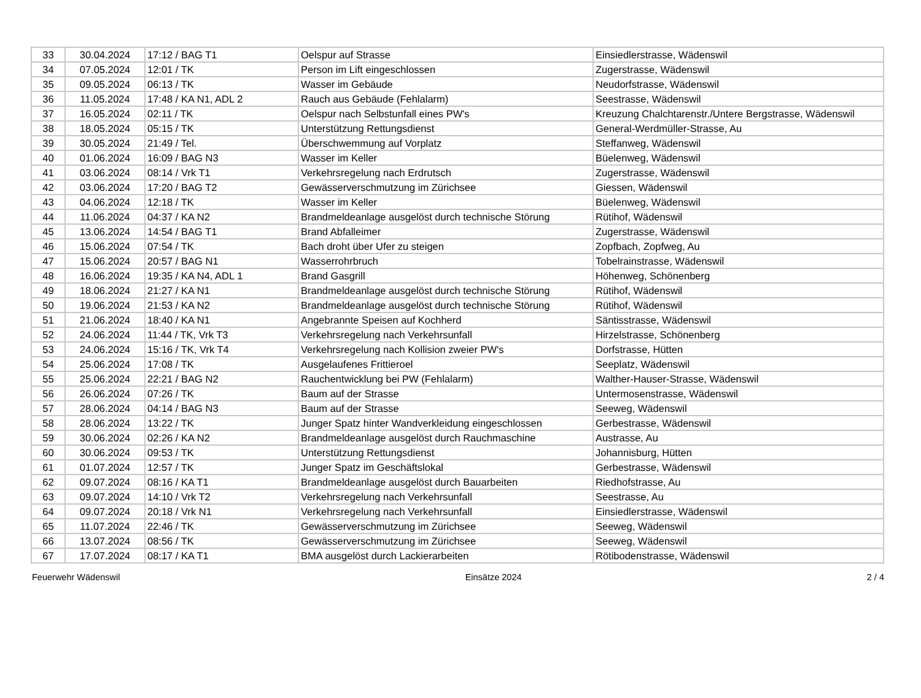| 33 | 30.04.2024 | 17:12 / BAG T1 | Oelspur auf Strasse | Einsiedlerstrasse, Wädenswil |
| 34 | 07.05.2024 | 12:01 / TK | Person im Lift eingeschlossen | Zugerstrasse, Wädenswil |
| 35 | 09.05.2024 | 06:13 / TK | Wasser im Gebäude | Neudorfstrasse, Wädenswil |
| 36 | 11.05.2024 | 17:48 / KA N1, ADL 2 | Rauch aus Gebäude (Fehlalarm) | Seestrasse, Wädenswil |
| 37 | 16.05.2024 | 02:11 / TK | Oelspur nach Selbstunfall eines PW's | Kreuzung Chalchtarenstr./Untere Bergstrasse, Wädenswil |
| 38 | 18.05.2024 | 05:15 / TK | Unterstützung Rettungsdienst | General-Werdmüller-Strasse, Au |
| 39 | 30.05.2024 | 21:49 / Tel. | Überschwemmung auf Vorplatz | Steffanweg, Wädenswil |
| 40 | 01.06.2024 | 16:09 / BAG N3 | Wasser im Keller | Büelenweg, Wädenswil |
| 41 | 03.06.2024 | 08:14 / Vrk T1 | Verkehrsregelung nach Erdrutsch | Zugerstrasse, Wädenswil |
| 42 | 03.06.2024 | 17:20 / BAG T2 | Gewässerverschmutzung im Zürichsee | Giessen, Wädenswil |
| 43 | 04.06.2024 | 12:18 / TK | Wasser im Keller | Büelenweg, Wädenswil |
| 44 | 11.06.2024 | 04:37 / KA N2 | Brandmeldeanlage ausgelöst durch technische Störung | Rütihof, Wädenswil |
| 45 | 13.06.2024 | 14:54 / BAG T1 | Brand Abfalleimer | Zugerstrasse, Wädenswil |
| 46 | 15.06.2024 | 07:54 / TK | Bach droht über Ufer zu steigen | Zopfbach, Zopfweg, Au |
| 47 | 15.06.2024 | 20:57 / BAG N1 | Wasserrohrbruch | Tobelrainstrasse, Wädenswil |
| 48 | 16.06.2024 | 19:35 / KA N4, ADL 1 | Brand Gasgrill | Höhenweg, Schönenberg |
| 49 | 18.06.2024 | 21:27 / KA N1 | Brandmeldeanlage ausgelöst durch technische Störung | Rütihof, Wädenswil |
| 50 | 19.06.2024 | 21:53 / KA N2 | Brandmeldeanlage ausgelöst durch technische Störung | Rütihof, Wädenswil |
| 51 | 21.06.2024 | 18:40 / KA N1 | Angebrannte Speisen auf Kochherd | Säntisstrasse, Wädenswil |
| 52 | 24.06.2024 | 11:44 / TK, Vrk T3 | Verkehrsregelung nach Verkehrsunfall | Hirzelstrasse, Schönenberg |
| 53 | 24.06.2024 | 15:16 / TK, Vrk T4 | Verkehrsregelung nach Kollision zweier PW's | Dorfstrasse, Hütten |
| 54 | 25.06.2024 | 17:08 / TK | Ausgelaufenes Frittieroel | Seeplatz, Wädenswil |
| 55 | 25.06.2024 | 22:21 / BAG N2 | Rauchentwicklung bei PW (Fehlalarm) | Walther-Hauser-Strasse, Wädenswil |
| 56 | 26.06.2024 | 07:26 / TK | Baum auf der Strasse | Untermosenstrasse, Wädenswil |
| 57 | 28.06.2024 | 04:14 / BAG N3 | Baum auf der Strasse | Seeweg, Wädenswil |
| 58 | 28.06.2024 | 13:22 / TK | Junger Spatz hinter Wandverkleidung eingeschlossen | Gerbestrasse, Wädenswil |
| 59 | 30.06.2024 | 02:26 / KA N2 | Brandmeldeanlage ausgelöst durch Rauchmaschine | Austrasse, Au |
| 60 | 30.06.2024 | 09:53 / TK | Unterstützung Rettungsdienst | Johannisburg, Hütten |
| 61 | 01.07.2024 | 12:57 / TK | Junger Spatz im Geschäftslokal | Gerbestrasse, Wädenswil |
| 62 | 09.07.2024 | 08:16 / KA T1 | Brandmeldeanlage ausgelöst durch Bauarbeiten | Riedhofstrasse, Au |
| 63 | 09.07.2024 | 14:10 / Vrk T2 | Verkehrsregelung nach Verkehrsunfall | Seestrasse, Au |
| 64 | 09.07.2024 | 20:18 / Vrk N1 | Verkehrsregelung nach Verkehrsunfall | Einsiedlerstrasse, Wädenswil |
| 65 | 11.07.2024 | 22:46 / TK | Gewässerverschmutzung im Zürichsee | Seeweg, Wädenswil |
| 66 | 13.07.2024 | 08:56 / TK | Gewässerverschmutzung im Zürichsee | Seeweg, Wädenswil |
| 67 | 17.07.2024 | 08:17 / KA T1 | BMA ausgelöst durch Lackierarbeiten | Rötibodenstrasse, Wädenswil |
Feuerwehr Wädenswil Einsätze 2024 2 / 4